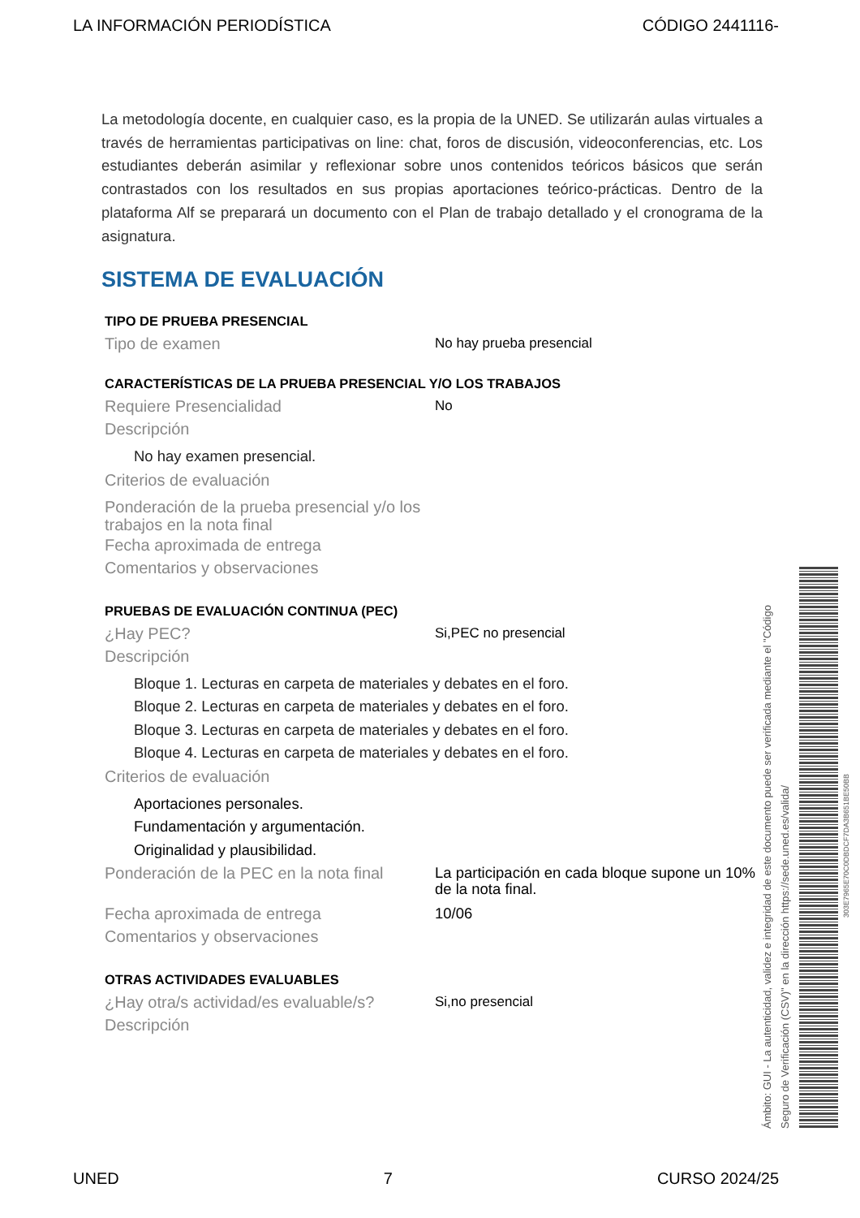LA INFORMACIÓN PERIODÍSTICA CÓDIGO 2441116-
La metodología docente, en cualquier caso, es la propia de la UNED. Se utilizarán aulas virtuales a través de herramientas participativas on line: chat, foros de discusión, videoconferencias, etc. Los estudiantes deberán asimilar y reflexionar sobre unos contenidos teóricos básicos que serán contrastados con los resultados en sus propias aportaciones teórico-prácticas. Dentro de la plataforma Alf se preparará un documento con el Plan de trabajo detallado y el cronograma de la asignatura.
SISTEMA DE EVALUACIÓN
TIPO DE PRUEBA PRESENCIAL
Tipo de examen
No hay prueba presencial
CARACTERÍSTICAS DE LA PRUEBA PRESENCIAL Y/O LOS TRABAJOS
Requiere Presencialidad
No
Descripción
No hay examen presencial.
Criterios de evaluación
Ponderación de la prueba presencial y/o los trabajos en la nota final
Fecha aproximada de entrega
Comentarios y observaciones
PRUEBAS DE EVALUACIÓN CONTINUA (PEC)
¿Hay PEC?
Si,PEC no presencial
Descripción
Bloque 1. Lecturas en carpeta de materiales y debates en el foro.
Bloque 2. Lecturas en carpeta de materiales y debates en el foro.
Bloque 3. Lecturas en carpeta de materiales y debates en el foro.
Bloque 4. Lecturas en carpeta de materiales y debates en el foro.
Criterios de evaluación
Aportaciones personales.
Fundamentación y argumentación.
Originalidad y plausibilidad.
Ponderación de la PEC en la nota final
La participación en cada bloque supone un 10% de la nota final.
Fecha aproximada de entrega
10/06
Comentarios y observaciones
OTRAS ACTIVIDADES EVALUABLES
¿Hay otra/s actividad/es evaluable/s?
Si,no presencial
Descripción
Ámbito: GUI - La autenticidad, validez e integridad de este documento puede ser verificada mediante el "Código Seguro de Verificación (CSV)" en la dirección https://sede.uned.es/valida/
303E7965E70C0DBDCF7DA3B651BE50BB
UNED 7 CURSO 2024/25